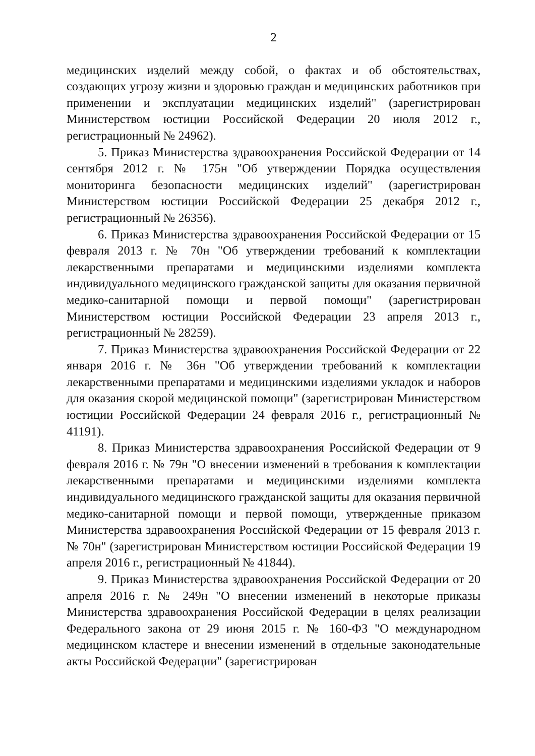2
медицинских изделий между собой, о фактах и об обстоятельствах, создающих угрозу жизни и здоровью граждан и медицинских работников при применении и эксплуатации медицинских изделий" (зарегистрирован Министерством юстиции Российской Федерации 20 июля 2012 г., регистрационный № 24962).
5. Приказ Министерства здравоохранения Российской Федерации от 14 сентября 2012 г. № 175н "Об утверждении Порядка осуществления мониторинга безопасности медицинских изделий" (зарегистрирован Министерством юстиции Российской Федерации 25 декабря 2012 г., регистрационный № 26356).
6. Приказ Министерства здравоохранения Российской Федерации от 15 февраля 2013 г. № 70н "Об утверждении требований к комплектации лекарственными препаратами и медицинскими изделиями комплекта индивидуального медицинского гражданской защиты для оказания первичной медико-санитарной помощи и первой помощи" (зарегистрирован Министерством юстиции Российской Федерации 23 апреля 2013 г., регистрационный № 28259).
7. Приказ Министерства здравоохранения Российской Федерации от 22 января 2016 г. № 36н "Об утверждении требований к комплектации лекарственными препаратами и медицинскими изделиями укладок и наборов для оказания скорой медицинской помощи" (зарегистрирован Министерством юстиции Российской Федерации 24 февраля 2016 г., регистрационный № 41191).
8. Приказ Министерства здравоохранения Российской Федерации от 9 февраля 2016 г. № 79н "О внесении изменений в требования к комплектации лекарственными препаратами и медицинскими изделиями комплекта индивидуального медицинского гражданской защиты для оказания первичной медико-санитарной помощи и первой помощи, утвержденные приказом Министерства здравоохранения Российской Федерации от 15 февраля 2013 г. № 70н" (зарегистрирован Министерством юстиции Российской Федерации 19 апреля 2016 г., регистрационный № 41844).
9. Приказ Министерства здравоохранения Российской Федерации от 20 апреля 2016 г. № 249н "О внесении изменений в некоторые приказы Министерства здравоохранения Российской Федерации в целях реализации Федерального закона от 29 июня 2015 г. № 160-ФЗ "О международном медицинском кластере и внесении изменений в отдельные законодательные акты Российской Федерации" (зарегистрирован